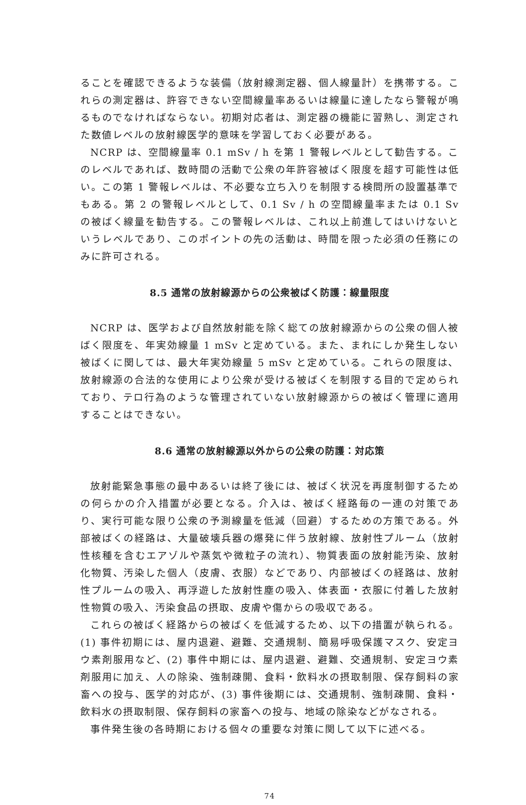ることを確認できるような装備（放射線測定器、個人線量計）を携帯する。これらの測定器は、許容できない空間線量率あるいは線量に達したなら警報が鳴るものでなければならない。初期対応者は、測定器の機能に習熟し、測定された数値レベルの放射線医学的意味を学習しておく必要がある。
NCRP は、空間線量率 0.1 mSv / h を第 1 警報レベルとして勧告する。このレベルであれば、数時間の活動で公衆の年許容被ばく限度を超す可能性は低い。この第 1 警報レベルは、不必要な立ち入りを制限する検問所の設置基準でもある。第 2 の警報レベルとして、0.1 Sv / h の空間線量率または 0.1 Sv の被ばく線量を勧告する。この警報レベルは、これ以上前進してはいけないというレベルであり、このポイントの先の活動は、時間を限った必須の任務にのみに許可される。
8.5 通常の放射線源からの公衆被ばく防護：線量限度
NCRP は、医学および自然放射能を除く総ての放射線源からの公衆の個人被ばく限度を、年実効線量 1 mSv と定めている。また、まれにしか発生しない被ばくに関しては、最大年実効線量 5 mSv と定めている。これらの限度は、放射線源の合法的な使用により公衆が受ける被ばくを制限する目的で定められており、テロ行為のような管理されていない放射線源からの被ばく管理に適用することはできない。
8.6 通常の放射線源以外からの公衆の防護：対応策
放射能緊急事態の最中あるいは終了後には、被ばく状況を再度制御するための何らかの介入措置が必要となる。介入は、被ばく経路毎の一連の対策であり、実行可能な限り公衆の予測線量を低減（回避）するための方策である。外部被ばくの経路は、大量破壊兵器の爆発に伴う放射線、放射性プルーム（放射性核種を含むエアゾルや蒸気や微粒子の流れ）、物質表面の放射能汚染、放射化物質、汚染した個人（皮膚、衣服）などであり、内部被ばくの経路は、放射性プルームの吸入、再浮遊した放射性塵の吸入、体表面・衣服に付着した放射性物質の吸入、汚染食品の摂取、皮膚や傷からの吸収である。
これらの被ばく経路からの被ばくを低減するため、以下の措置が執られる。(1) 事件初期には、屋内退避、避難、交通規制、簡易呼吸保護マスク、安定ヨウ素剤服用など、(2) 事件中期には、屋内退避、避難、交通規制、安定ヨウ素剤服用に加え、人の除染、強制疎開、食料・飲料水の摂取制限、保存飼料の家畜への投与、医学的対応が、(3) 事件後期には、交通規制、強制疎開、食料・飲料水の摂取制限、保存飼料の家畜への投与、地域の除染などがなされる。
事件発生後の各時期における個々の重要な対策に関して以下に述べる。
74